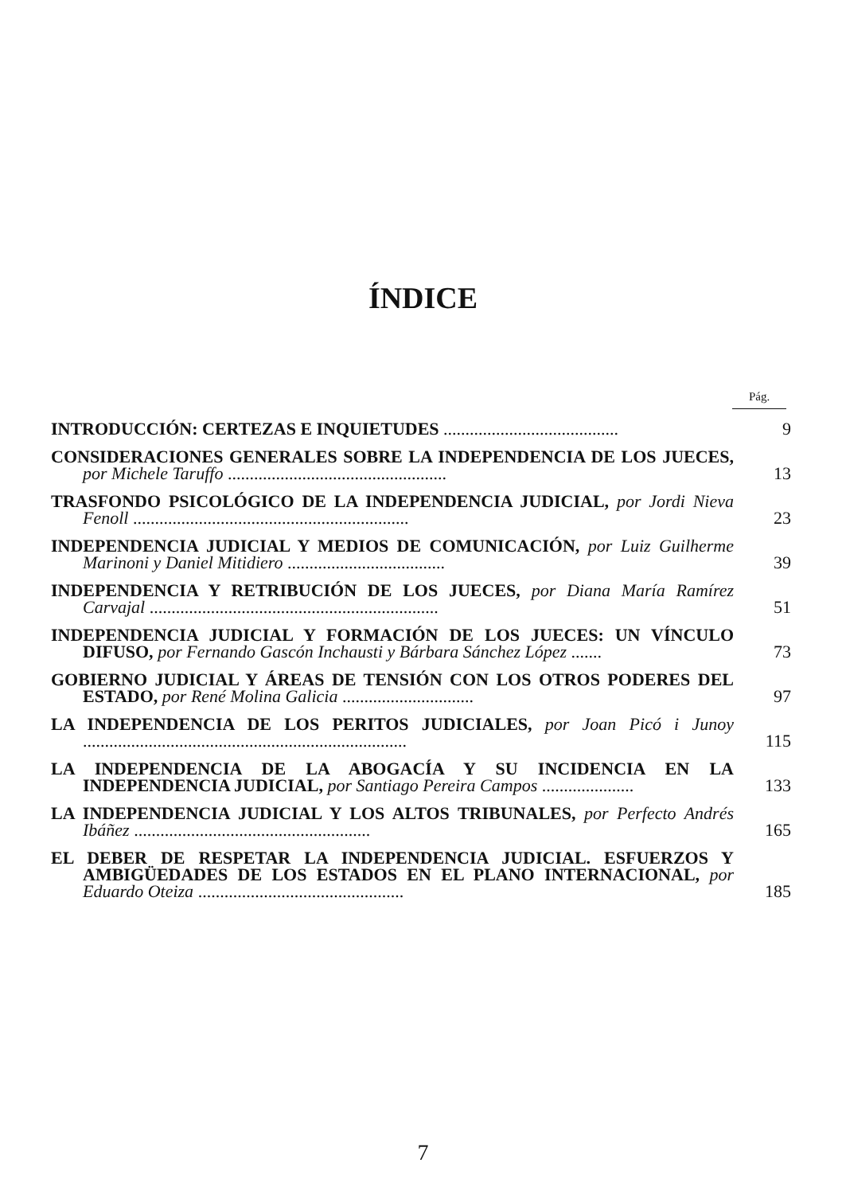ÍNDICE
Pág.
INTRODUCCIÓN: CERTEZAS E INQUIETUDES ........................................
9
CONSIDERACIONES GENERALES SOBRE LA INDEPENDENCIA DE LOS JUECES, por Michele Taruffo ..................................................
13
TRASFONDO PSICOLÓGICO DE LA INDEPENDENCIA JUDICIAL, por Jordi Nieva Fenoll ...............................................................
23
INDEPENDENCIA JUDICIAL Y MEDIOS DE COMUNICACIÓN, por Luiz Guilherme Marinoni y Daniel Mitidiero ....................................
39
INDEPENDENCIA Y RETRIBUCIÓN DE LOS JUECES, por Diana María Ramírez Carvajal ..................................................................
51
INDEPENDENCIA JUDICIAL Y FORMACIÓN DE LOS JUECES: UN VÍNCULO DIFUSO, por Fernando Gascón Inchausti y Bárbara Sánchez López .......
73
GOBIERNO JUDICIAL Y ÁREAS DE TENSIÓN CON LOS OTROS PODERES DEL ESTADO, por René Molina Galicia ..............................
97
LA INDEPENDENCIA DE LOS PERITOS JUDICIALES, por Joan Picó i Junoy ..........................................................................
115
LA INDEPENDENCIA DE LA ABOGACÍA Y SU INCIDENCIA EN LA INDEPENDENCIA JUDICIAL, por Santiago Pereira Campos .....................
133
LA INDEPENDENCIA JUDICIAL Y LOS ALTOS TRIBUNALES, por Perfecto Andrés Ibáñez ......................................................
165
EL DEBER DE RESPETAR LA INDEPENDENCIA JUDICIAL. ESFUERZOS Y AMBIGÜEDADES DE LOS ESTADOS EN EL PLANO INTERNACIONAL, por Eduardo Oteiza ...............................................
185
7